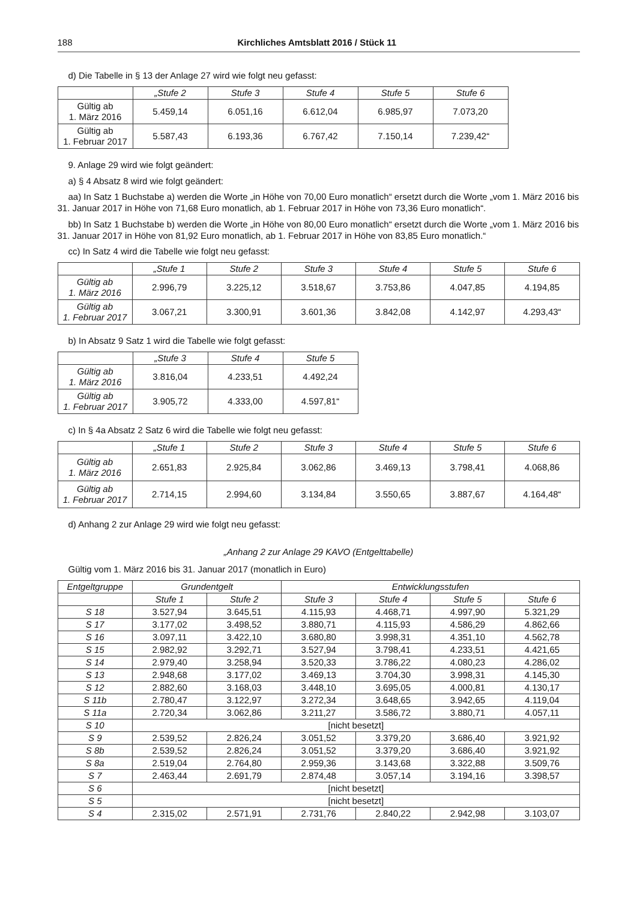188 Kirchliches Amtsblatt 2016 / Stück 11
d) Die Tabelle in § 13 der Anlage 27 wird wie folgt neu gefasst:
| | „Stufe 2 | Stufe 3 | Stufe 4 | Stufe 5 | Stufe 6 |
| --- | --- | --- | --- | --- | --- |
| Gültig ab 1. März 2016 | 5.459,14 | 6.051,16 | 6.612,04 | 6.985,97 | 7.073,20 |
| Gültig ab 1. Februar 2017 | 5.587,43 | 6.193,36 | 6.767,42 | 7.150,14 | 7.239,42“ |
9. Anlage 29 wird wie folgt geändert:
a) § 4 Absatz 8 wird wie folgt geändert:
aa) In Satz 1 Buchstabe a) werden die Worte „in Höhe von 70,00 Euro monatlich“ ersetzt durch die Worte „vom 1. März 2016 bis 31. Januar 2017 in Höhe von 71,68 Euro monatlich, ab 1. Februar 2017 in Höhe von 73,36 Euro monatlich“.
bb) In Satz 1 Buchstabe b) werden die Worte „in Höhe von 80,00 Euro monatlich“ ersetzt durch die Worte „vom 1. März 2016 bis 31. Januar 2017 in Höhe von 81,92 Euro monatlich, ab 1. Februar 2017 in Höhe von 83,85 Euro monatlich.“
cc) In Satz 4 wird die Tabelle wie folgt neu gefasst:
| | „Stufe 1 | Stufe 2 | Stufe 3 | Stufe 4 | Stufe 5 | Stufe 6 |
| --- | --- | --- | --- | --- | --- | --- |
| Gültig ab 1. März 2016 | 2.996,79 | 3.225,12 | 3.518,67 | 3.753,86 | 4.047,85 | 4.194,85 |
| Gültig ab 1. Februar 2017 | 3.067,21 | 3.300,91 | 3.601,36 | 3.842,08 | 4.142,97 | 4.293,43“ |
b) In Absatz 9 Satz 1 wird die Tabelle wie folgt gefasst:
| | „Stufe 3 | Stufe 4 | Stufe 5 |
| --- | --- | --- | --- |
| Gültig ab 1. März 2016 | 3.816,04 | 4.233,51 | 4.492,24 |
| Gültig ab 1. Februar 2017 | 3.905,72 | 4.333,00 | 4.597,81“ |
c) In § 4a Absatz 2 Satz 6 wird die Tabelle wie folgt neu gefasst:
| | „Stufe 1 | Stufe 2 | Stufe 3 | Stufe 4 | Stufe 5 | Stufe 6 |
| --- | --- | --- | --- | --- | --- | --- |
| Gültig ab 1. März 2016 | 2.651,83 | 2.925,84 | 3.062,86 | 3.469,13 | 3.798,41 | 4.068,86 |
| Gültig ab 1. Februar 2017 | 2.714,15 | 2.994,60 | 3.134,84 | 3.550,65 | 3.887,67 | 4.164,48“ |
d) Anhang 2 zur Anlage 29 wird wie folgt neu gefasst:
„Anhang 2 zur Anlage 29 KAVO (Entgelttabelle)
Gültig vom 1. März 2016 bis 31. Januar 2017 (monatlich in Euro)
| Entgeltgruppe | Grundentgelt | | Entwicklungsstufen | | | |
| --- | --- | --- | --- | --- | --- | --- |
| | Stufe 1 | Stufe 2 | Stufe 3 | Stufe 4 | Stufe 5 | Stufe 6 |
| S 18 | 3.527,94 | 3.645,51 | 4.115,93 | 4.468,71 | 4.997,90 | 5.321,29 |
| S 17 | 3.177,02 | 3.498,52 | 3.880,71 | 4.115,93 | 4.586,29 | 4.862,66 |
| S 16 | 3.097,11 | 3.422,10 | 3.680,80 | 3.998,31 | 4.351,10 | 4.562,78 |
| S 15 | 2.982,92 | 3.292,71 | 3.527,94 | 3.798,41 | 4.233,51 | 4.421,65 |
| S 14 | 2.979,40 | 3.258,94 | 3.520,33 | 3.786,22 | 4.080,23 | 4.286,02 |
| S 13 | 2.948,68 | 3.177,02 | 3.469,13 | 3.704,30 | 3.998,31 | 4.145,30 |
| S 12 | 2.882,60 | 3.168,03 | 3.448,10 | 3.695,05 | 4.000,81 | 4.130,17 |
| S 11b | 2.780,47 | 3.122,97 | 3.272,34 | 3.648,65 | 3.942,65 | 4.119,04 |
| S 11a | 2.720,34 | 3.062,86 | 3.211,27 | 3.586,72 | 3.880,71 | 4.057,11 |
| S 10 | [nicht besetzt] | | | | | |
| S 9 | 2.539,52 | 2.826,24 | 3.051,52 | 3.379,20 | 3.686,40 | 3.921,92 |
| S 8b | 2.539,52 | 2.826,24 | 3.051,52 | 3.379,20 | 3.686,40 | 3.921,92 |
| S 8a | 2.519,04 | 2.764,80 | 2.959,36 | 3.143,68 | 3.322,88 | 3.509,76 |
| S 7 | 2.463,44 | 2.691,79 | 2.874,48 | 3.057,14 | 3.194,16 | 3.398,57 |
| S 6 | [nicht besetzt] | | | | | |
| S 5 | [nicht besetzt] | | | | | |
| S 4 | 2.315,02 | 2.571,91 | 2.731,76 | 2.840,22 | 2.942,98 | 3.103,07 |